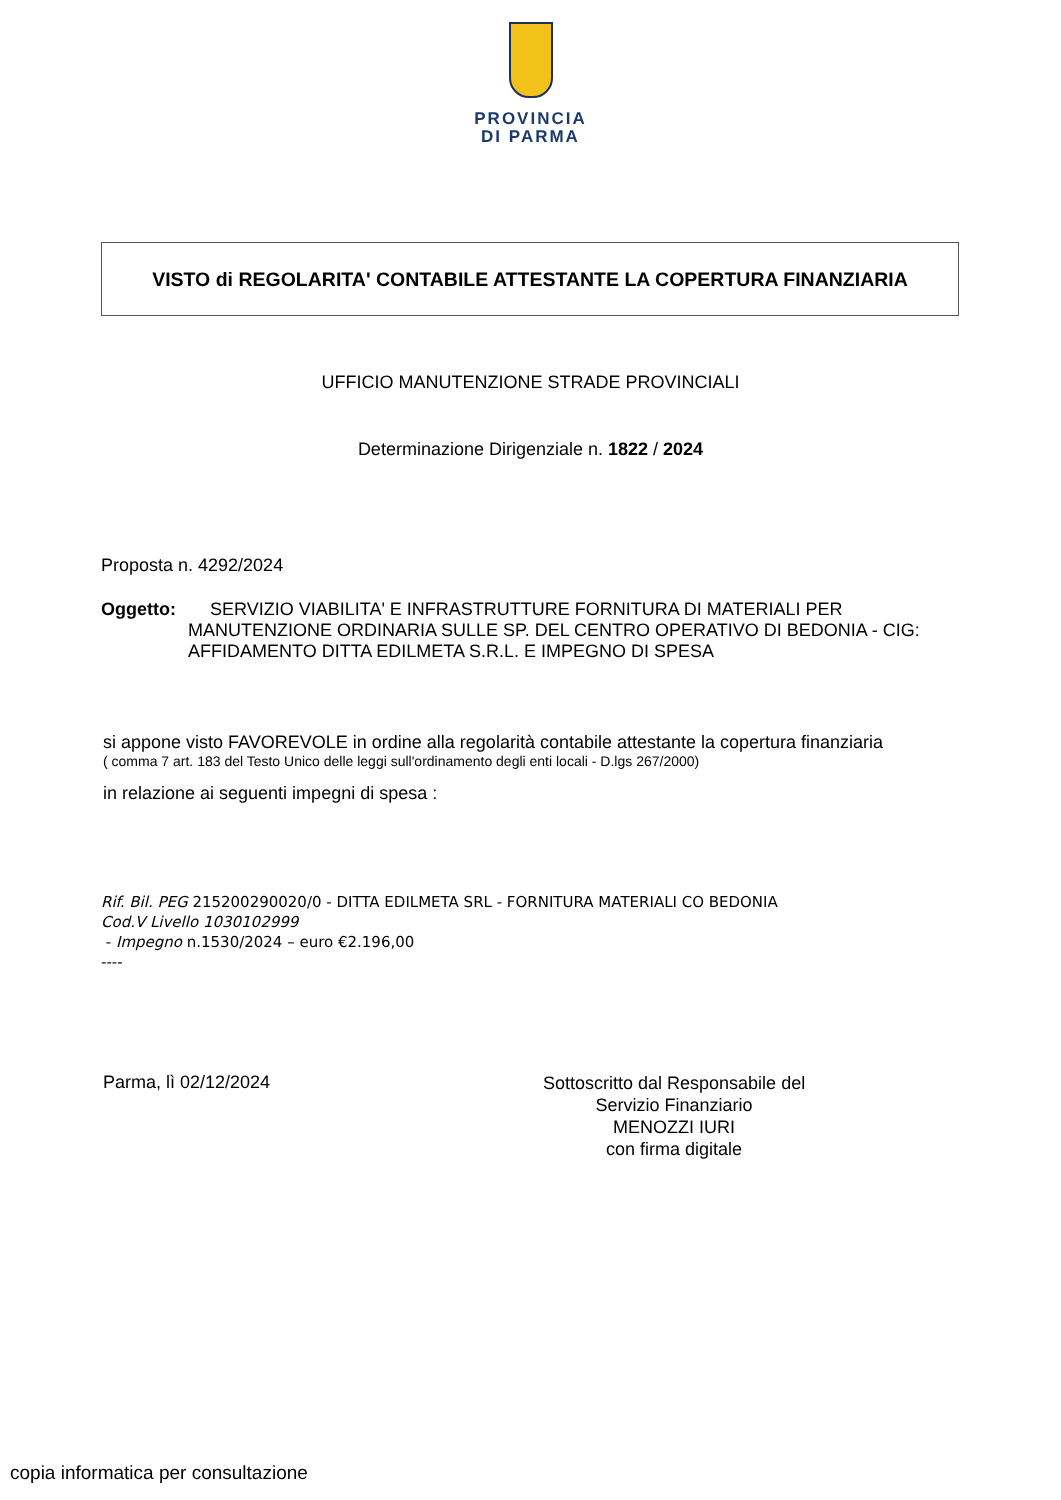PROVINCIA
DI PARMA
VISTO di REGOLARITA' CONTABILE ATTESTANTE LA COPERTURA FINANZIARIA
UFFICIO MANUTENZIONE STRADE PROVINCIALI
Determinazione Dirigenziale n. 1822 / 2024
Proposta n. 4292/2024
Oggetto: SERVIZIO VIABILITA' E INFRASTRUTTURE FORNITURA DI MATERIALI PER MANUTENZIONE ORDINARIA SULLE SP. DEL CENTRO OPERATIVO DI BEDONIA - CIG: AFFIDAMENTO DITTA EDILMETA S.R.L. E IMPEGNO DI SPESA
si appone visto FAVOREVOLE in ordine alla regolarità contabile attestante la copertura finanziaria
( comma 7 art. 183 del Testo Unico delle leggi sull'ordinamento degli enti locali - D.lgs 267/2000)
in relazione ai seguenti impegni di spesa :
Rif. Bil. PEG 215200290020/0 - DITTA EDILMETA SRL - FORNITURA MATERIALI CO BEDONIA
Cod.V Livello 1030102999
- Impegno n.1530/2024 – euro €2.196,00
----
Parma, lì 02/12/2024
Sottoscritto dal Responsabile del
Servizio Finanziario
MENOZZI IURI
con firma digitale
copia informatica per consultazione